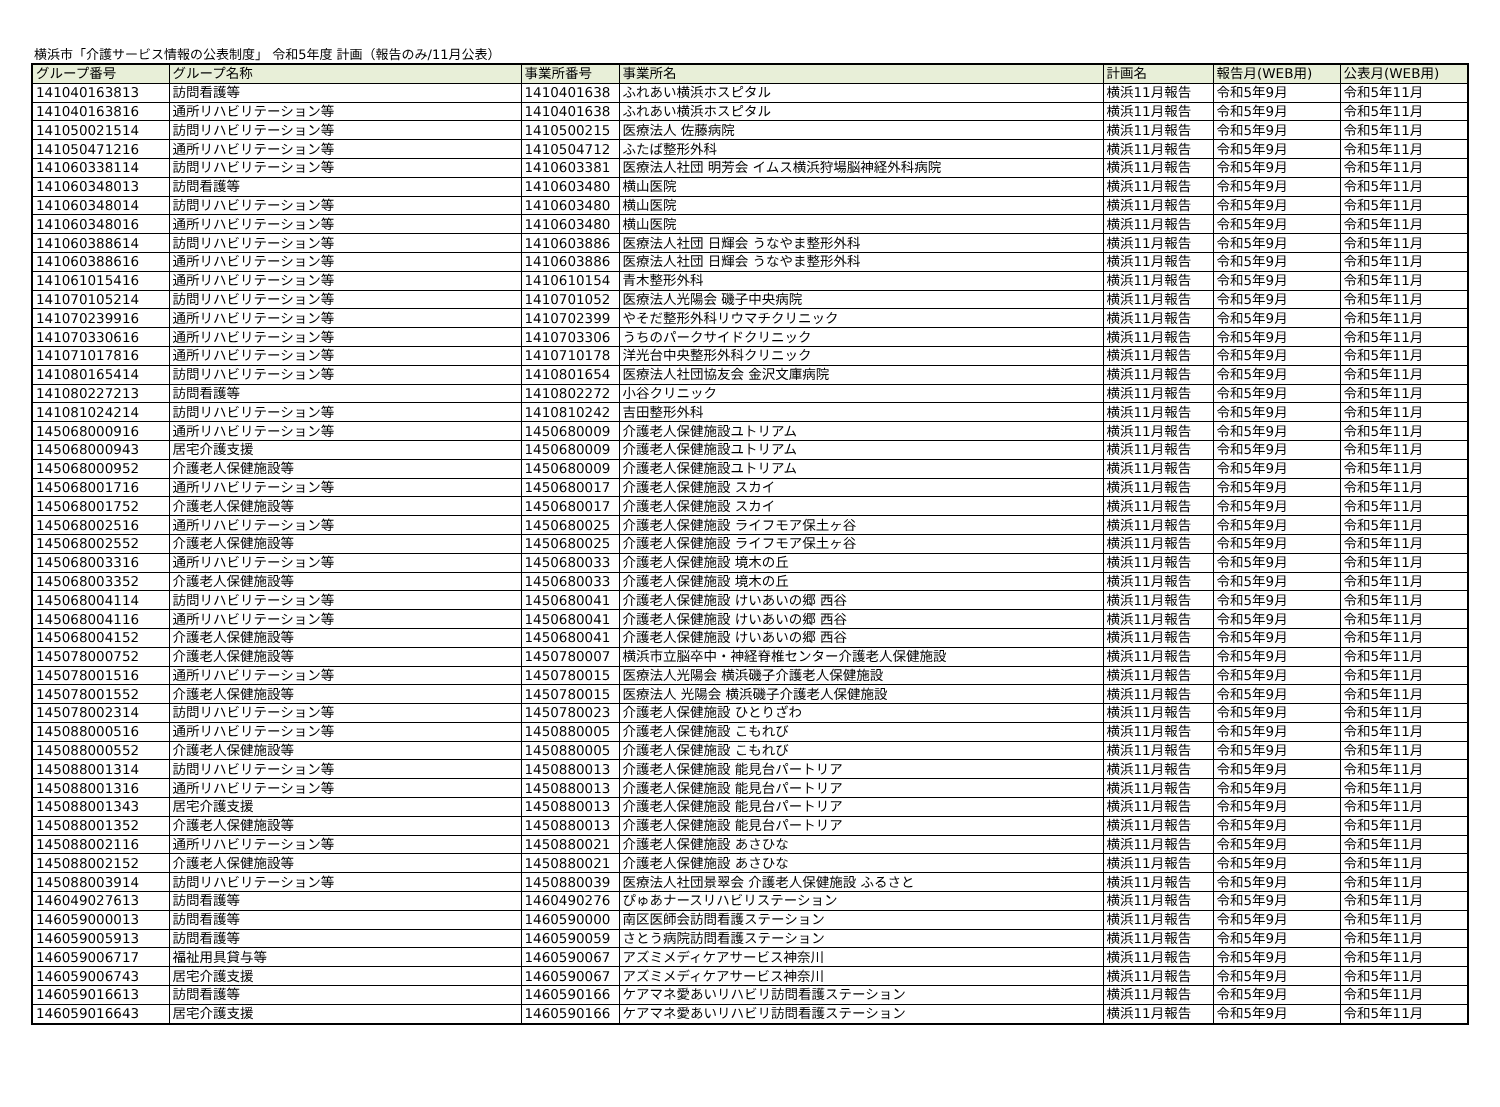横浜市「介護サービス情報の公表制度」 令和5年度 計画（報告のみ/11月公表）
| グループ番号 | グループ名称 | 事業所番号 | 事業所名 | 計画名 | 報告月(WEB用) | 公表月(WEB用) |
| --- | --- | --- | --- | --- | --- | --- |
| 141040163813 | 訪問看護等 | 1410401638 | ふれあい横浜ホスピタル | 横浜11月報告 | 令和5年9月 | 令和5年11月 |
| 141040163816 | 通所リハビリテーション等 | 1410401638 | ふれあい横浜ホスピタル | 横浜11月報告 | 令和5年9月 | 令和5年11月 |
| 141050021514 | 訪問リハビリテーション等 | 1410500215 | 医療法人 佐藤病院 | 横浜11月報告 | 令和5年9月 | 令和5年11月 |
| 141050471216 | 通所リハビリテーション等 | 1410504712 | ふたば整形外科 | 横浜11月報告 | 令和5年9月 | 令和5年11月 |
| 141060338114 | 訪問リハビリテーション等 | 1410603381 | 医療法人社団 明芳会 イムス横浜狩場脳神経外科病院 | 横浜11月報告 | 令和5年9月 | 令和5年11月 |
| 141060348013 | 訪問看護等 | 1410603480 | 横山医院 | 横浜11月報告 | 令和5年9月 | 令和5年11月 |
| 141060348014 | 訪問リハビリテーション等 | 1410603480 | 横山医院 | 横浜11月報告 | 令和5年9月 | 令和5年11月 |
| 141060348016 | 通所リハビリテーション等 | 1410603480 | 横山医院 | 横浜11月報告 | 令和5年9月 | 令和5年11月 |
| 141060388614 | 訪問リハビリテーション等 | 1410603886 | 医療法人社団 日輝会 うなやま整形外科 | 横浜11月報告 | 令和5年9月 | 令和5年11月 |
| 141060388616 | 通所リハビリテーション等 | 1410603886 | 医療法人社団 日輝会 うなやま整形外科 | 横浜11月報告 | 令和5年9月 | 令和5年11月 |
| 141061015416 | 通所リハビリテーション等 | 1410610154 | 青木整形外科 | 横浜11月報告 | 令和5年9月 | 令和5年11月 |
| 141070105214 | 訪問リハビリテーション等 | 1410701052 | 医療法人光陽会 磯子中央病院 | 横浜11月報告 | 令和5年9月 | 令和5年11月 |
| 141070239916 | 通所リハビリテーション等 | 1410702399 | やそだ整形外科リウマチクリニック | 横浜11月報告 | 令和5年9月 | 令和5年11月 |
| 141070330616 | 通所リハビリテーション等 | 1410703306 | うちのパークサイドクリニック | 横浜11月報告 | 令和5年9月 | 令和5年11月 |
| 141071017816 | 通所リハビリテーション等 | 1410710178 | 洋光台中央整形外科クリニック | 横浜11月報告 | 令和5年9月 | 令和5年11月 |
| 141080165414 | 訪問リハビリテーション等 | 1410801654 | 医療法人社団協友会 金沢文庫病院 | 横浜11月報告 | 令和5年9月 | 令和5年11月 |
| 141080227213 | 訪問看護等 | 1410802272 | 小谷クリニック | 横浜11月報告 | 令和5年9月 | 令和5年11月 |
| 141081024214 | 訪問リハビリテーション等 | 1410810242 | 吉田整形外科 | 横浜11月報告 | 令和5年9月 | 令和5年11月 |
| 145068000916 | 通所リハビリテーション等 | 1450680009 | 介護老人保健施設ユトリアム | 横浜11月報告 | 令和5年9月 | 令和5年11月 |
| 145068000943 | 居宅介護支援 | 1450680009 | 介護老人保健施設ユトリアム | 横浜11月報告 | 令和5年9月 | 令和5年11月 |
| 145068000952 | 介護老人保健施設等 | 1450680009 | 介護老人保健施設ユトリアム | 横浜11月報告 | 令和5年9月 | 令和5年11月 |
| 145068001716 | 通所リハビリテーション等 | 1450680017 | 介護老人保健施設 スカイ | 横浜11月報告 | 令和5年9月 | 令和5年11月 |
| 145068001752 | 介護老人保健施設等 | 1450680017 | 介護老人保健施設 スカイ | 横浜11月報告 | 令和5年9月 | 令和5年11月 |
| 145068002516 | 通所リハビリテーション等 | 1450680025 | 介護老人保健施設 ライフモア保土ヶ谷 | 横浜11月報告 | 令和5年9月 | 令和5年11月 |
| 145068002552 | 介護老人保健施設等 | 1450680025 | 介護老人保健施設 ライフモア保土ヶ谷 | 横浜11月報告 | 令和5年9月 | 令和5年11月 |
| 145068003316 | 通所リハビリテーション等 | 1450680033 | 介護老人保健施設 境木の丘 | 横浜11月報告 | 令和5年9月 | 令和5年11月 |
| 145068003352 | 介護老人保健施設等 | 1450680033 | 介護老人保健施設 境木の丘 | 横浜11月報告 | 令和5年9月 | 令和5年11月 |
| 145068004114 | 訪問リハビリテーション等 | 1450680041 | 介護老人保健施設 けいあいの郷 西谷 | 横浜11月報告 | 令和5年9月 | 令和5年11月 |
| 145068004116 | 通所リハビリテーション等 | 1450680041 | 介護老人保健施設 けいあいの郷 西谷 | 横浜11月報告 | 令和5年9月 | 令和5年11月 |
| 145068004152 | 介護老人保健施設等 | 1450680041 | 介護老人保健施設 けいあいの郷 西谷 | 横浜11月報告 | 令和5年9月 | 令和5年11月 |
| 145078000752 | 介護老人保健施設等 | 1450780007 | 横浜市立脳卒中・神経脊椎センター介護老人保健施設 | 横浜11月報告 | 令和5年9月 | 令和5年11月 |
| 145078001516 | 通所リハビリテーション等 | 1450780015 | 医療法人光陽会 横浜磯子介護老人保健施設 | 横浜11月報告 | 令和5年9月 | 令和5年11月 |
| 145078001552 | 介護老人保健施設等 | 1450780015 | 医療法人 光陽会 横浜磯子介護老人保健施設 | 横浜11月報告 | 令和5年9月 | 令和5年11月 |
| 145078002314 | 訪問リハビリテーション等 | 1450780023 | 介護老人保健施設 ひとりざわ | 横浜11月報告 | 令和5年9月 | 令和5年11月 |
| 145088000516 | 通所リハビリテーション等 | 1450880005 | 介護老人保健施設 こもれび | 横浜11月報告 | 令和5年9月 | 令和5年11月 |
| 145088000552 | 介護老人保健施設等 | 1450880005 | 介護老人保健施設 こもれび | 横浜11月報告 | 令和5年9月 | 令和5年11月 |
| 145088001314 | 訪問リハビリテーション等 | 1450880013 | 介護老人保健施設 能見台パートリア | 横浜11月報告 | 令和5年9月 | 令和5年11月 |
| 145088001316 | 通所リハビリテーション等 | 1450880013 | 介護老人保健施設 能見台パートリア | 横浜11月報告 | 令和5年9月 | 令和5年11月 |
| 145088001343 | 居宅介護支援 | 1450880013 | 介護老人保健施設 能見台パートリア | 横浜11月報告 | 令和5年9月 | 令和5年11月 |
| 145088001352 | 介護老人保健施設等 | 1450880013 | 介護老人保健施設 能見台パートリア | 横浜11月報告 | 令和5年9月 | 令和5年11月 |
| 145088002116 | 通所リハビリテーション等 | 1450880021 | 介護老人保健施設 あさひな | 横浜11月報告 | 令和5年9月 | 令和5年11月 |
| 145088002152 | 介護老人保健施設等 | 1450880021 | 介護老人保健施設 あさひな | 横浜11月報告 | 令和5年9月 | 令和5年11月 |
| 145088003914 | 訪問リハビリテーション等 | 1450880039 | 医療法人社団景翠会 介護老人保健施設 ふるさと | 横浜11月報告 | 令和5年9月 | 令和5年11月 |
| 146049027613 | 訪問看護等 | 1460490276 | ぴゅあナースリハビリステーション | 横浜11月報告 | 令和5年9月 | 令和5年11月 |
| 146059000013 | 訪問看護等 | 1460590000 | 南区医師会訪問看護ステーション | 横浜11月報告 | 令和5年9月 | 令和5年11月 |
| 146059005913 | 訪問看護等 | 1460590059 | さとう病院訪問看護ステーション | 横浜11月報告 | 令和5年9月 | 令和5年11月 |
| 146059006717 | 福祉用具貸与等 | 1460590067 | アズミメディケアサービス神奈川 | 横浜11月報告 | 令和5年9月 | 令和5年11月 |
| 146059006743 | 居宅介護支援 | 1460590067 | アズミメディケアサービス神奈川 | 横浜11月報告 | 令和5年9月 | 令和5年11月 |
| 146059016613 | 訪問看護等 | 1460590166 | ケアマネ愛あいリハビリ訪問看護ステーション | 横浜11月報告 | 令和5年9月 | 令和5年11月 |
| 146059016643 | 居宅介護支援 | 1460590166 | ケアマネ愛あいリハビリ訪問看護ステーション | 横浜11月報告 | 令和5年9月 | 令和5年11月 |